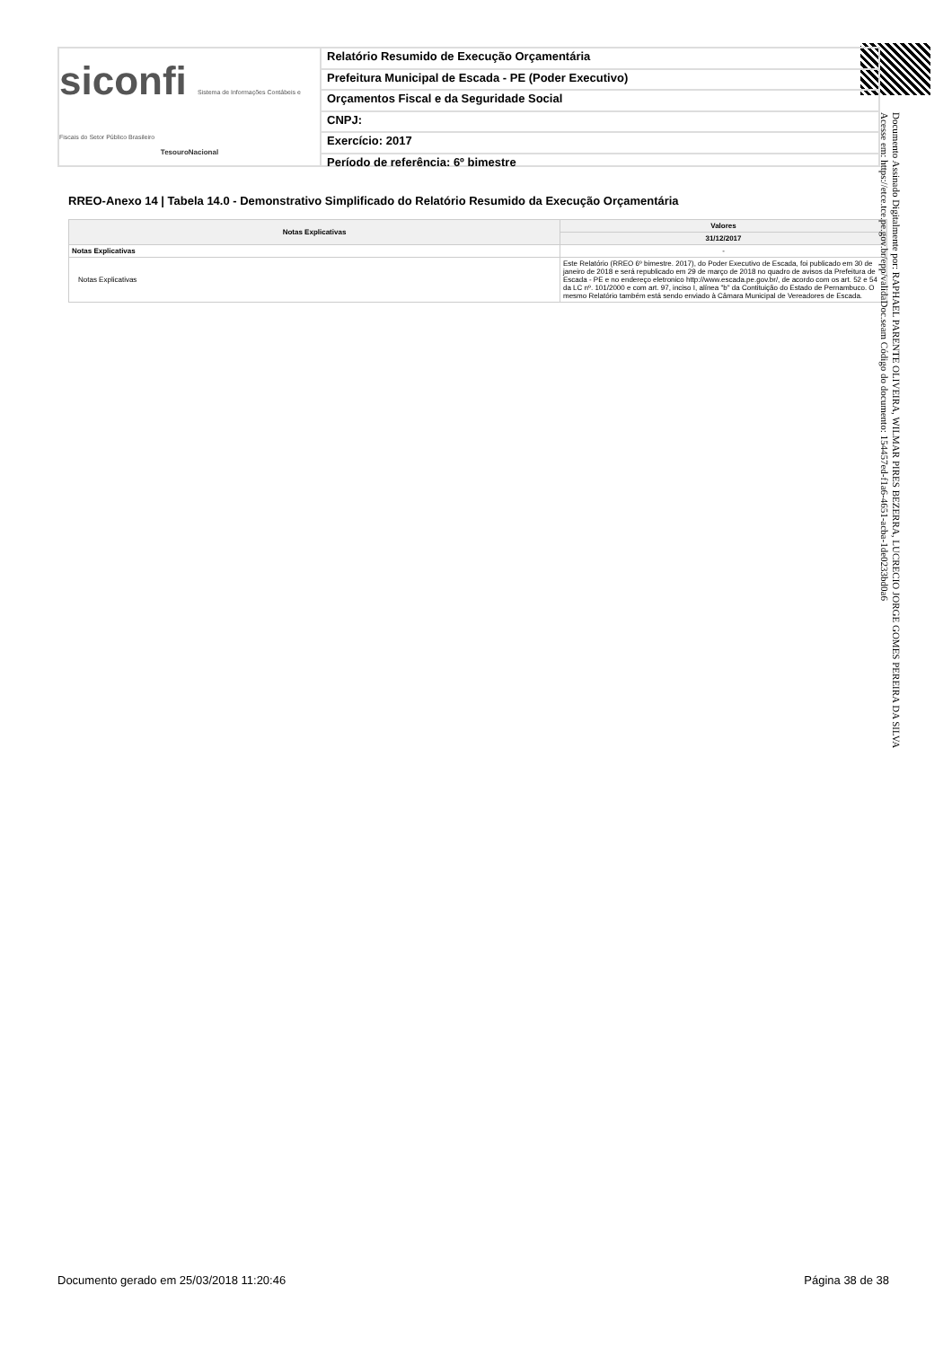siconfi Sistema de Informações Contábeis e Fiscais do Setor Público Brasileiro
TesouroNacional
Relatório Resumido de Execução Orçamentária
Prefeitura Municipal de Escada - PE (Poder Executivo)
Orçamentos Fiscal e da Seguridade Social
CNPJ:
Exercício: 2017
Período de referência: 6º bimestre
RREO-Anexo 14 | Tabela 14.0 - Demonstrativo Simplificado do Relatório Resumido da Execução Orçamentária
| Notas Explicativas | Valores |
| --- | --- |
| | 31/12/2017 |
| Notas Explicativas | - |
| Notas Explicativas | Este Relatório (RREO 6º bimestre. 2017), do Poder Executivo de Escada, foi publicado em 30 de janeiro de 2018 e será republicado em 29 de março de 2018 no quadro de avisos da Prefeitura de Escada - PE e no endereço eletronico http://www.escada.pe.gov.br/, de acordo com os art. 52 e 54 da LC nº. 101/2000 e com art. 97, inciso I, alínea "b" da Contituição do Estado de Pernambuco. O mesmo Relatório também está sendo enviado à Câmara Municipal de Vereadores de Escada. |
Documento Assinado Digitalmente por: RAPHAEL PARENTE OLIVEIRA, WILMAR PIRES BEZERRA, LUCRECIO JORGE GOMES PEREIRA DA SILVA
Acesse em: https://etce.tce.pe.gov.br/epp/validaDoc.seam Código do documento: 154457ed-f1a6-4651-acba-1de0233bd0a6
Documento gerado em 25/03/2018 11:20:46
Página 38 de 38